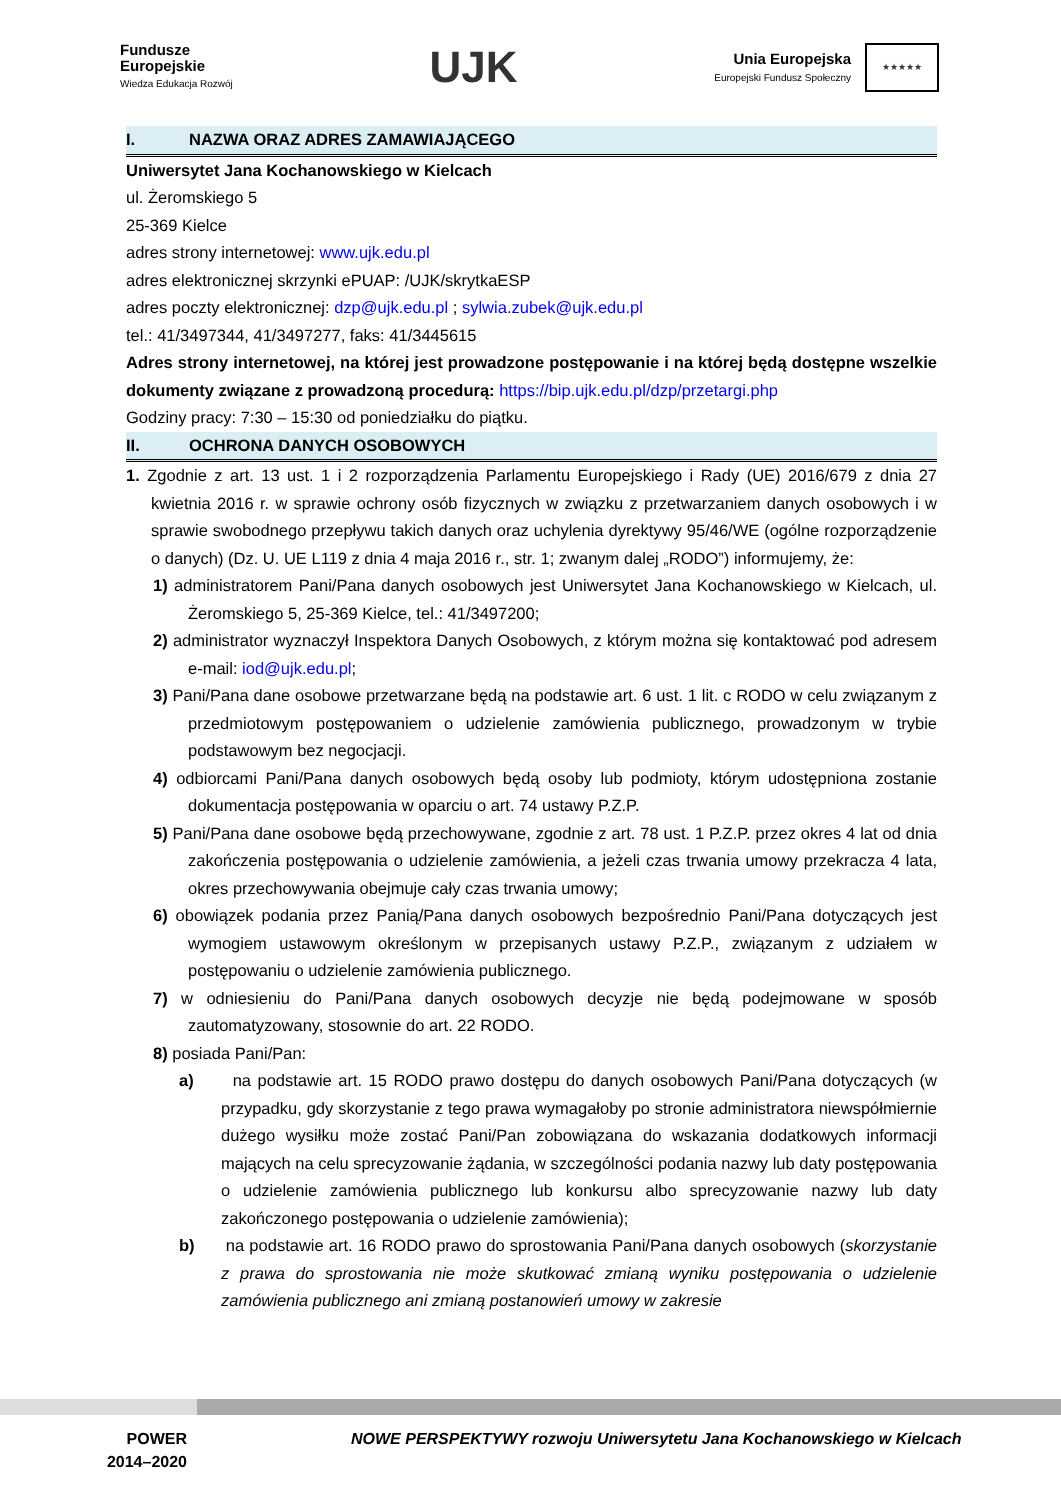Fundusze
Europejskie
Wiedza Edukacja Rozwój
UJK
Unia Europejska
Europejski Fundusz Społeczny
★★★★★
I. NAZWA ORAZ ADRES ZAMAWIAJĄCEGO
Uniwersytet Jana Kochanowskiego w Kielcach
ul. Żeromskiego 5
25-369 Kielce
adres strony internetowej: www.ujk.edu.pl
adres elektronicznej skrzynki ePUAP: /UJK/skrytkaESP
adres poczty elektronicznej: dzp@ujk.edu.pl ; sylwia.zubek@ujk.edu.pl
tel.: 41/3497344, 41/3497277, faks: 41/3445615
Adres strony internetowej, na której jest prowadzone postępowanie i na której będą dostępne wszelkie dokumenty związane z prowadzoną procedurą: https://bip.ujk.edu.pl/dzp/przetargi.php
Godziny pracy: 7:30 – 15:30 od poniedziałku do piątku.
II. OCHRONA DANYCH OSOBOWYCH
1. Zgodnie z art. 13 ust. 1 i 2 rozporządzenia Parlamentu Europejskiego i Rady (UE) 2016/679 z dnia 27 kwietnia 2016 r. w sprawie ochrony osób fizycznych w związku z przetwarzaniem danych osobowych i w sprawie swobodnego przepływu takich danych oraz uchylenia dyrektywy 95/46/WE (ogólne rozporządzenie o danych) (Dz. U. UE L119 z dnia 4 maja 2016 r., str. 1; zwanym dalej „RODO”) informujemy, że:
1) administratorem Pani/Pana danych osobowych jest Uniwersytet Jana Kochanowskiego w Kielcach, ul. Żeromskiego 5, 25-369 Kielce, tel.: 41/3497200;
2) administrator wyznaczył Inspektora Danych Osobowych, z którym można się kontaktować pod adresem e-mail: iod@ujk.edu.pl;
3) Pani/Pana dane osobowe przetwarzane będą na podstawie art. 6 ust. 1 lit. c RODO w celu związanym z przedmiotowym postępowaniem o udzielenie zamówienia publicznego, prowadzonym w trybie podstawowym bez negocjacji.
4) odbiorcami Pani/Pana danych osobowych będą osoby lub podmioty, którym udostępniona zostanie dokumentacja postępowania w oparciu o art. 74 ustawy P.Z.P.
5) Pani/Pana dane osobowe będą przechowywane, zgodnie z art. 78 ust. 1 P.Z.P. przez okres 4 lat od dnia zakończenia postępowania o udzielenie zamówienia, a jeżeli czas trwania umowy przekracza 4 lata, okres przechowywania obejmuje cały czas trwania umowy;
6) obowiązek podania przez Panią/Pana danych osobowych bezpośrednio Pani/Pana dotyczących jest wymogiem ustawowym określonym w przepisanych ustawy P.Z.P., związanym z udziałem w postępowaniu o udzielenie zamówienia publicznego.
7) w odniesieniu do Pani/Pana danych osobowych decyzje nie będą podejmowane w sposób zautomatyzowany, stosownie do art. 22 RODO.
8) posiada Pani/Pan:
a) na podstawie art. 15 RODO prawo dostępu do danych osobowych Pani/Pana dotyczących (w przypadku, gdy skorzystanie z tego prawa wymagałoby po stronie administratora niewspółmiernie dużego wysiłku może zostać Pani/Pan zobowiązana do wskazania dodatkowych informacji mających na celu sprecyzowanie żądania, w szczególności podania nazwy lub daty postępowania o udzielenie zamówienia publicznego lub konkursu albo sprecyzowanie nazwy lub daty zakończonego postępowania o udzielenie zamówienia);
b) na podstawie art. 16 RODO prawo do sprostowania Pani/Pana danych osobowych (skorzystanie z prawa do sprostowania nie może skutkować zmianą wyniku postępowania o udzielenie zamówienia publicznego ani zmianą postanowień umowy w zakresie
POWER
2014–2020
NOWE PERSPEKTYWY rozwoju Uniwersytetu Jana Kochanowskiego w Kielcach